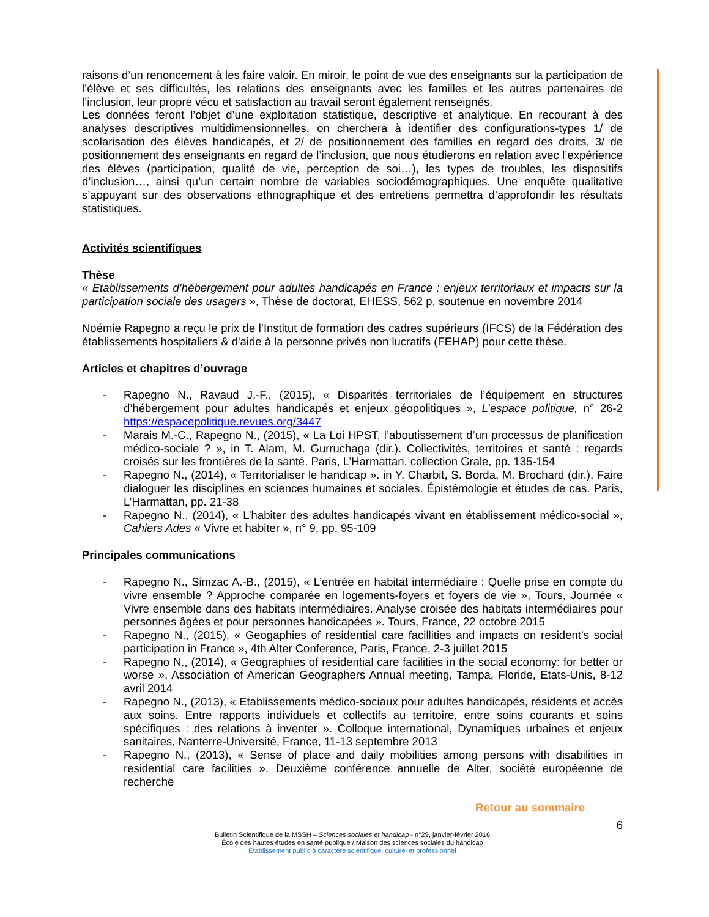raisons d’un renoncement à les faire valoir. En miroir, le point de vue des enseignants sur la participation de l’élève et ses difficultés, les relations des enseignants avec les familles et les autres partenaires de l’inclusion, leur propre vécu et satisfaction au travail seront également renseignés.
Les données feront l’objet d’une exploitation statistique, descriptive et analytique. En recourant à des analyses descriptives multidimensionnelles, on cherchera à identifier des configurations-types 1/ de scolarisation des élèves handicapés, et 2/ de positionnement des familles en regard des droits, 3/ de positionnement des enseignants en regard de l’inclusion, que nous étudierons en relation avec l’expérience des élèves (participation, qualité de vie, perception de soi…), les types de troubles, les dispositifs d’inclusion…, ainsi qu’un certain nombre de variables sociodémographiques. Une enquête qualitative s’appuyant sur des observations ethnographique et des entretiens permettra d’approfondir les résultats statistiques.
Activités scientifiques
Thèse
« Etablissements d’hébergement pour adultes handicapés en France : enjeux territoriaux et impacts sur la participation sociale des usagers », Thèse de doctorat, EHESS, 562 p, soutenue en novembre 2014
Noémie Rapegno a reçu le prix de l’Institut de formation des cadres supérieurs (IFCS) de la Fédération des établissements hospitaliers & d'aide à la personne privés non lucratifs (FEHAP) pour cette thèse.
Articles et chapitres d’ouvrage
- Rapegno N., Ravaud J.-F., (2015), « Disparités territoriales de l’équipement en structures d’hébergement pour adultes handicapés et enjeux géopolitiques », L’espace politique, n° 26-2 https://espacepolitique.revues.org/3447
- Marais M.-C., Rapegno N., (2015), « La Loi HPST, l’aboutissement d’un processus de planification médico-sociale ? », in T. Alam, M. Gurruchaga (dir.). Collectivités, territoires et santé : regards croisés sur les frontières de la santé. Paris, L’Harmattan, collection Grale, pp. 135-154
- Rapegno N., (2014), « Territorialiser le handicap ». in Y. Charbit, S. Borda, M. Brochard (dir.), Faire dialoguer les disciplines en sciences humaines et sociales. Épistémologie et études de cas. Paris, L’Harmattan, pp. 21-38
- Rapegno N., (2014), « L’habiter des adultes handicapés vivant en établissement médico-social », Cahiers Ades « Vivre et habiter », n° 9, pp. 95-109
Principales communications
- Rapegno N., Simzac A.-B., (2015), « L’entrée en habitat intermédiaire : Quelle prise en compte du vivre ensemble ? Approche comparée en logements-foyers et foyers de vie », Tours, Journée « Vivre ensemble dans des habitats intermédiaires. Analyse croisée des habitats intermédiaires pour personnes âgées et pour personnes handicapées ». Tours, France, 22 octobre 2015
- Rapegno N., (2015), « Geogaphies of residential care facillities and impacts on resident’s social participation in France », 4th Alter Conference, Paris, France, 2-3 juillet 2015
- Rapegno N., (2014), « Geographies of residential care facilities in the social economy: for better or worse », Association of American Geographers Annual meeting, Tampa, Floride, Etats-Unis, 8-12 avril 2014
- Rapegno N., (2013), « Etablissements médico-sociaux pour adultes handicapés, résidents et accès aux soins. Entre rapports individuels et collectifs au territoire, entre soins courants et soins spécifiques : des relations à inventer ». Colloque international, Dynamiques urbaines et enjeux sanitaires, Nanterre-Université, France, 11-13 septembre 2013
- Rapegno N., (2013), « Sense of place and daily mobilities among persons with disabilities in residential care facilities ». Deuxième conférence annuelle de Alter, société européenne de recherche
Retour au sommaire
6
Bulletin Scientifique de la MSSH – Sciences sociales et handicap - n°29, janvier-février 2016
École des hautes études en santé publique / Maison des sciences sociales du handicap
Établissement public à caractère scientifique, culturel et professionnel